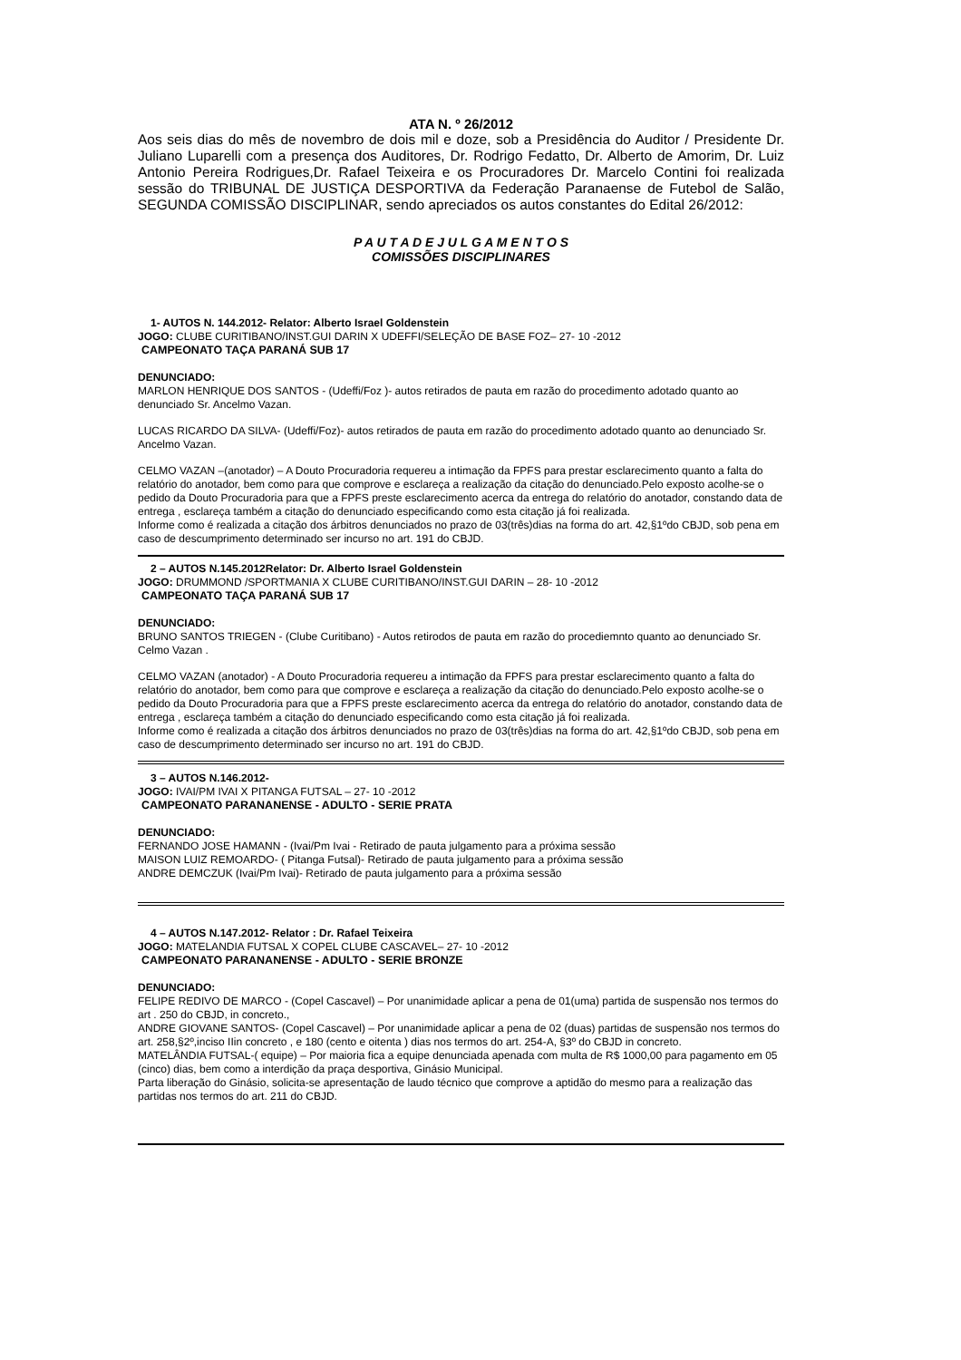ATA N. º 26/2012
Aos seis dias do mês de novembro de dois mil e doze, sob a Presidência do Auditor / Presidente Dr. Juliano Luparelli com a presença dos Auditores, Dr. Rodrigo Fedatto, Dr. Alberto de Amorim, Dr. Luiz Antonio Pereira Rodrigues,Dr. Rafael Teixeira e os Procuradores Dr. Marcelo Contini foi realizada sessão do TRIBUNAL DE JUSTIÇA DESPORTIVA da Federação Paranaense de Futebol de Salão, SEGUNDA COMISSÃO DISCIPLINAR, sendo apreciados os autos constantes do Edital 26/2012:
P A U T A D E J U L G A M E N T O S
COMISSÕES DISCIPLINARES
1- AUTOS N. 144.2012- Relator: Alberto Israel Goldenstein
JOGO: CLUBE CURITIBANO/INST.GUI DARIN X UDEFFI/SELEÇÃO DE BASE FOZ– 27- 10 -2012
CAMPEONATO TAÇA PARANÁ SUB 17
DENUNCIADO:
MARLON HENRIQUE DOS SANTOS - (Udeffi/Foz )- autos retirados de pauta em razão do procedimento adotado quanto ao denunciado Sr. Ancelmo Vazan.
LUCAS RICARDO DA SILVA- (Udeffi/Foz)- autos retirados de pauta em razão do procedimento adotado quanto ao denunciado Sr. Ancelmo Vazan.
CELMO VAZAN –(anotador) – A Douto Procuradoria requereu a intimação da FPFS para prestar esclarecimento quanto a falta do relatório do anotador, bem como para que comprove e esclareça a realização da citação do denunciado.Pelo exposto acolhe-se o pedido da Douto Procuradoria para que a FPFS preste esclarecimento acerca da entrega do relatório do anotador, constando data de entrega , esclareça também a citação do denunciado especificando como esta citação já foi realizada.
Informe como é realizada a citação dos árbitros denunciados no prazo de 03(três)dias na forma do art. 42,§1ºdo CBJD, sob pena em caso de descumprimento determinado ser incurso no art. 191 do CBJD.
2 – AUTOS N.145.2012Relator: Dr. Alberto Israel Goldenstein
JOGO: DRUMMOND /SPORTMANIA X CLUBE CURITIBANO/INST.GUI DARIN – 28- 10 -2012
CAMPEONATO TAÇA PARANÁ SUB 17
DENUNCIADO:
BRUNO SANTOS TRIEGEN - (Clube Curitibano) - Autos retirodos de pauta em razão do procediemnto quanto ao denunciado Sr. Celmo Vazan .
CELMO VAZAN (anotador) - A Douto Procuradoria requereu a intimação da FPFS para prestar esclarecimento quanto a falta do relatório do anotador, bem como para que comprove e esclareça a realização da citação do denunciado.Pelo exposto acolhe-se o pedido da Douto Procuradoria para que a FPFS preste esclarecimento acerca da entrega do relatório do anotador, constando data de entrega , esclareça também a citação do denunciado especificando como esta citação já foi realizada.
Informe como é realizada a citação dos árbitros denunciados no prazo de 03(três)dias na forma do art. 42,§1ºdo CBJD, sob pena em caso de descumprimento determinado ser incurso no art. 191 do CBJD.
3 – AUTOS N.146.2012-
JOGO: IVAI/PM IVAI X PITANGA FUTSAL – 27- 10 -2012
CAMPEONATO PARANANENSE - ADULTO - SERIE PRATA
DENUNCIADO:
FERNANDO JOSE HAMANN - (Ivai/Pm Ivai - Retirado de pauta julgamento para a próxima sessão
MAISON LUIZ REMOARDO- ( Pitanga Futsal)- Retirado de pauta julgamento para a próxima sessão
ANDRE DEMCZUK (Ivai/Pm Ivai)- Retirado de pauta julgamento para a próxima sessão
4 – AUTOS N.147.2012- Relator : Dr. Rafael Teixeira
JOGO: MATELANDIA FUTSAL X COPEL CLUBE CASCAVEL– 27- 10 -2012
CAMPEONATO PARANANENSE - ADULTO - SERIE BRONZE
DENUNCIADO:
FELIPE REDIVO DE MARCO - (Copel Cascavel) – Por unanimidade aplicar a pena de 01(uma) partida de suspensão nos termos do art . 250 do CBJD, in concreto.,
ANDRE GIOVANE SANTOS- (Copel Cascavel) – Por unanimidade aplicar a pena de 02 (duas) partidas de suspensão nos termos do art. 258,§2º,inciso IIin concreto , e 180 (cento e oitenta ) dias nos termos do art. 254-A, §3º do CBJD in concreto.
MATELÂNDIA FUTSAL-( equipe) – Por maioria fica a equipe denunciada apenada com multa de R$ 1000,00 para pagamento em 05 (cinco) dias, bem como a interdição da praça desportiva, Ginásio Municipal.
Parta liberação do Ginásio, solicita-se apresentação de laudo técnico que comprove a aptidão do mesmo para a realização das partidas nos termos do art. 211 do CBJD.